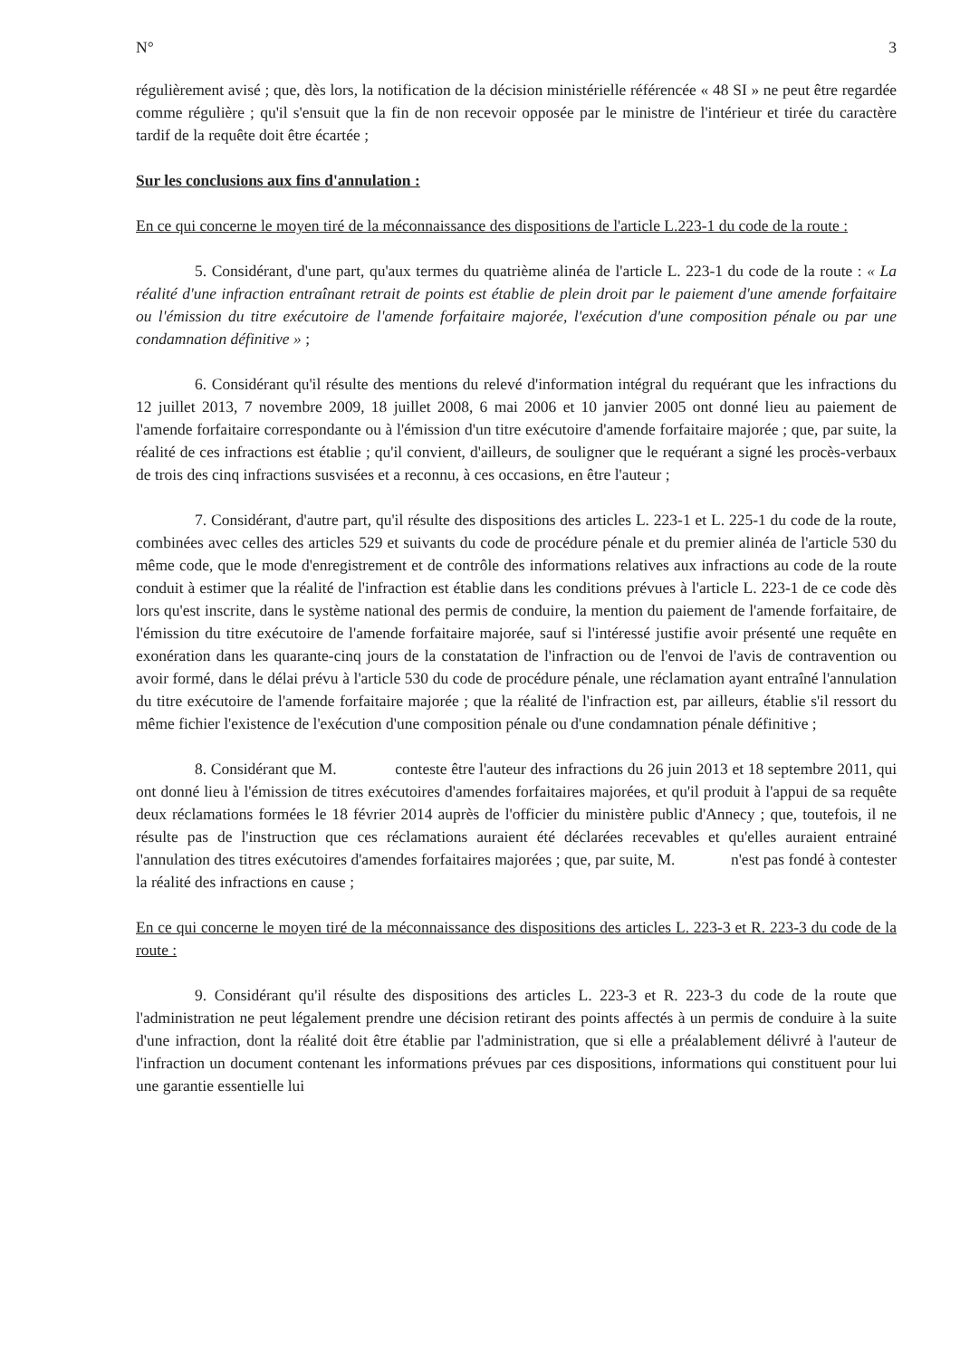N° 3
régulièrement avisé ; que, dès lors, la notification de la décision ministérielle référencée « 48 SI » ne peut être regardée comme régulière ; qu'il s'ensuit que la fin de non recevoir opposée par le ministre de l'intérieur et tirée du caractère tardif de la requête doit être écartée ;
Sur les conclusions aux fins d'annulation :
En ce qui concerne le moyen tiré de la méconnaissance des dispositions de l'article L.223-1 du code de la route :
5. Considérant, d'une part, qu'aux termes du quatrième alinéa de l'article L. 223-1 du code de la route : « La réalité d'une infraction entraînant retrait de points est établie de plein droit par le paiement d'une amende forfaitaire ou l'émission du titre exécutoire de l'amende forfaitaire majorée, l'exécution d'une composition pénale ou par une condamnation définitive » ;
6. Considérant qu'il résulte des mentions du relevé d'information intégral du requérant que les infractions du 12 juillet 2013, 7 novembre 2009, 18 juillet 2008, 6 mai 2006 et 10 janvier 2005 ont donné lieu au paiement de l'amende forfaitaire correspondante ou à l'émission d'un titre exécutoire d'amende forfaitaire majorée ; que, par suite, la réalité de ces infractions est établie ; qu'il convient, d'ailleurs, de souligner que le requérant a signé les procès-verbaux de trois des cinq infractions susvisées et a reconnu, à ces occasions, en être l'auteur ;
7. Considérant, d'autre part, qu'il résulte des dispositions des articles L. 223-1 et L. 225-1 du code de la route, combinées avec celles des articles 529 et suivants du code de procédure pénale et du premier alinéa de l'article 530 du même code, que le mode d'enregistrement et de contrôle des informations relatives aux infractions au code de la route conduit à estimer que la réalité de l'infraction est établie dans les conditions prévues à l'article L. 223-1 de ce code dès lors qu'est inscrite, dans le système national des permis de conduire, la mention du paiement de l'amende forfaitaire, de l'émission du titre exécutoire de l'amende forfaitaire majorée, sauf si l'intéressé justifie avoir présenté une requête en exonération dans les quarante-cinq jours de la constatation de l'infraction ou de l'envoi de l'avis de contravention ou avoir formé, dans le délai prévu à l'article 530 du code de procédure pénale, une réclamation ayant entraîné l'annulation du titre exécutoire de l'amende forfaitaire majorée ; que la réalité de l'infraction est, par ailleurs, établie s'il ressort du même fichier l'existence de l'exécution d'une composition pénale ou d'une condamnation pénale définitive ;
8. Considérant que M. conteste être l'auteur des infractions du 26 juin 2013 et 18 septembre 2011, qui ont donné lieu à l'émission de titres exécutoires d'amendes forfaitaires majorées, et qu'il produit à l'appui de sa requête deux réclamations formées le 18 février 2014 auprès de l'officier du ministère public d'Annecy ; que, toutefois, il ne résulte pas de l'instruction que ces réclamations auraient été déclarées recevables et qu'elles auraient entrainé l'annulation des titres exécutoires d'amendes forfaitaires majorées ; que, par suite, M. n'est pas fondé à contester la réalité des infractions en cause ;
En ce qui concerne le moyen tiré de la méconnaissance des dispositions des articles L. 223-3 et R. 223-3 du code de la route :
9. Considérant qu'il résulte des dispositions des articles L. 223-3 et R. 223-3 du code de la route que l'administration ne peut légalement prendre une décision retirant des points affectés à un permis de conduire à la suite d'une infraction, dont la réalité doit être établie par l'administration, que si elle a préalablement délivré à l'auteur de l'infraction un document contenant les informations prévues par ces dispositions, informations qui constituent pour lui une garantie essentielle lui